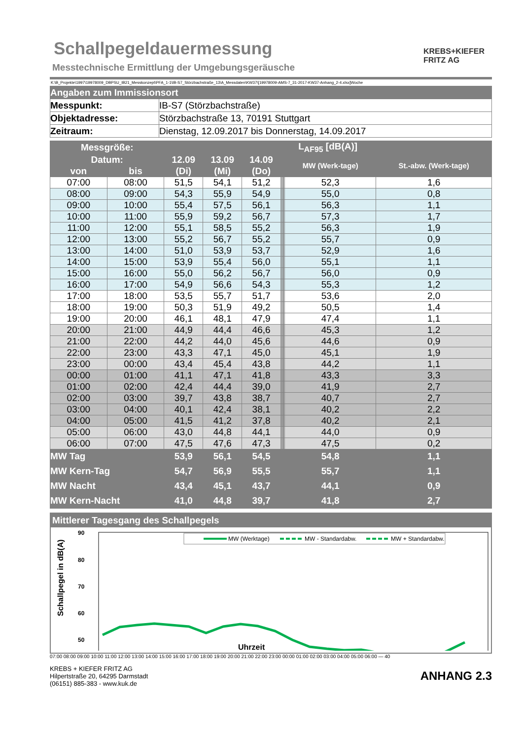Schallpegeldauermessung
Messtechnische Ermittlung der Umgebungsgeräusche
KREBS+KIEFER
FRITZ AG
K:\B_Projekte\1997\19978009_DBPSU_IB21_Messkonzept\PFA_1-1\IB-S7_Störzbachstraße_13\A_Messdaten\KW37\[19978009-AMS-7_31-2017-KW37-Anhang_2-4.xlsx]Woche
| Angaben zum Immissionsort | |
| Messpunkt: | IB-S7 (Störzbachstraße) |
| Objektadresse: | Störzbachstraße 13, 70191 Stuttgart |
| Zeitraum: | Dienstag, 12.09.2017 bis Donnerstag, 14.09.2017 |
| Messgröße: | | L<sub>AF95</sub> [dB(A)] | | | | | | | | | |
| --- | --- | --- | --- | --- | --- | --- | --- | --- | --- | --- | --- |
| Datum: | | 12.09 | 13.09 | 14.09 | | | | | | MW (Werk-tage) | St.-abw. (Werk-tage) |
| von | bis | (Di) | (Mi) | (Do) | | | | | | | |
| 07:00 | 08:00 | 51,5 | 54,1 | 51,2 | | | | | | 52,3 | 1,6 |
| 08:00 | 09:00 | 54,3 | 55,9 | 54,9 | | | | | | 55,0 | 0,8 |
| 09:00 | 10:00 | 55,4 | 57,5 | 56,1 | | | | | | 56,3 | 1,1 |
| 10:00 | 11:00 | 55,9 | 59,2 | 56,7 | | | | | | 57,3 | 1,7 |
| 11:00 | 12:00 | 55,1 | 58,5 | 55,2 | | | | | | 56,3 | 1,9 |
| 12:00 | 13:00 | 55,2 | 56,7 | 55,2 | | | | | | 55,7 | 0,9 |
| 13:00 | 14:00 | 51,0 | 53,9 | 53,7 | | | | | | 52,9 | 1,6 |
| 14:00 | 15:00 | 53,9 | 55,4 | 56,0 | | | | | | 55,1 | 1,1 |
| 15:00 | 16:00 | 55,0 | 56,2 | 56,7 | | | | | | 56,0 | 0,9 |
| 16:00 | 17:00 | 54,9 | 56,6 | 54,3 | | | | | | 55,3 | 1,2 |
| 17:00 | 18:00 | 53,5 | 55,7 | 51,7 | | | | | | 53,6 | 2,0 |
| 18:00 | 19:00 | 50,3 | 51,9 | 49,2 | | | | | | 50,5 | 1,4 |
| 19:00 | 20:00 | 46,1 | 48,1 | 47,9 | | | | | | 47,4 | 1,1 |
| 20:00 | 21:00 | 44,9 | 44,4 | 46,6 | | | | | | 45,3 | 1,2 |
| 21:00 | 22:00 | 44,2 | 44,0 | 45,6 | | | | | | 44,6 | 0,9 |
| 22:00 | 23:00 | 43,3 | 47,1 | 45,0 | | | | | | 45,1 | 1,9 |
| 23:00 | 00:00 | 43,4 | 45,4 | 43,8 | | | | | | 44,2 | 1,1 |
| 00:00 | 01:00 | 41,1 | 47,1 | 41,8 | | | | | | 43,3 | 3,3 |
| 01:00 | 02:00 | 42,4 | 44,4 | 39,0 | | | | | | 41,9 | 2,7 |
| 02:00 | 03:00 | 39,7 | 43,8 | 38,7 | | | | | | 40,7 | 2,7 |
| 03:00 | 04:00 | 40,1 | 42,4 | 38,1 | | | | | | 40,2 | 2,2 |
| 04:00 | 05:00 | 41,5 | 41,2 | 37,8 | | | | | | 40,2 | 2,1 |
| 05:00 | 06:00 | 43,0 | 44,8 | 44,1 | | | | | | 44,0 | 0,9 |
| 06:00 | 07:00 | 47,5 | 47,6 | 47,3 | | | | | | 47,5 | 0,2 |
| MW Tag | | 53,9 | 56,1 | 54,5 | | | | | | 54,8 | 1,1 |
| MW Kern-Tag | | 54,7 | 56,9 | 55,5 | | | | | | 55,7 | 1,1 |
| MW Nacht | | 43,4 | 45,1 | 43,7 | | | | | | 44,1 | 0,9 |
| MW Kern-Nacht | | 41,0 | 44,8 | 39,7 | | | | | | 41,8 | 2,7 |
Mittlerer Tagesgang des Schallpegels
Schallpegel in dB(A)
90
80
70
60
50
MW (Werktage)
MW - Standardabw.
MW + Standardabw.
Uhrzeit
07:00 08:00 09:00 10:00 11:00 12:00 13:00 14:00 15:00 16:00 17:00 18:00 19:00 20:00 21:00 22:00 23:00 00:00 01:00 02:00 03:00 04:00 05:00 06:00 — 40
KREBS + KIEFER FRITZ AG
Hilpertstraße 20, 64295 Darmstadt
(06151) 885-383 - www.kuk.de
ANHANG 2.3